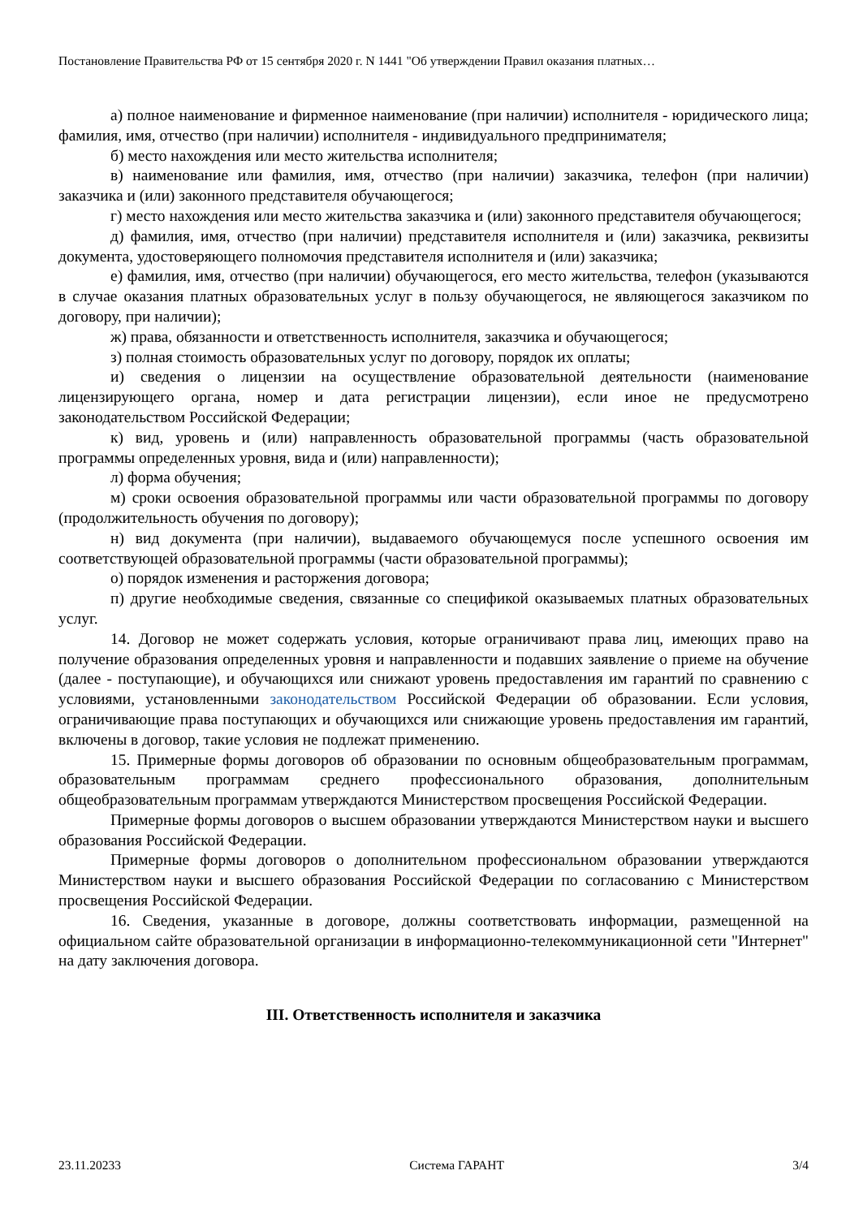Постановление Правительства РФ от 15 сентября 2020 г. N 1441 "Об утверждении Правил оказания платных…
а) полное наименование и фирменное наименование (при наличии) исполнителя - юридического лица; фамилия, имя, отчество (при наличии) исполнителя - индивидуального предпринимателя;
б) место нахождения или место жительства исполнителя;
в) наименование или фамилия, имя, отчество (при наличии) заказчика, телефон (при наличии) заказчика и (или) законного представителя обучающегося;
г) место нахождения или место жительства заказчика и (или) законного представителя обучающегося;
д) фамилия, имя, отчество (при наличии) представителя исполнителя и (или) заказчика, реквизиты документа, удостоверяющего полномочия представителя исполнителя и (или) заказчика;
е) фамилия, имя, отчество (при наличии) обучающегося, его место жительства, телефон (указываются в случае оказания платных образовательных услуг в пользу обучающегося, не являющегося заказчиком по договору, при наличии);
ж) права, обязанности и ответственность исполнителя, заказчика и обучающегося;
з) полная стоимость образовательных услуг по договору, порядок их оплаты;
и) сведения о лицензии на осуществление образовательной деятельности (наименование лицензирующего органа, номер и дата регистрации лицензии), если иное не предусмотрено законодательством Российской Федерации;
к) вид, уровень и (или) направленность образовательной программы (часть образовательной программы определенных уровня, вида и (или) направленности);
л) форма обучения;
м) сроки освоения образовательной программы или части образовательной программы по договору (продолжительность обучения по договору);
н) вид документа (при наличии), выдаваемого обучающемуся после успешного освоения им соответствующей образовательной программы (части образовательной программы);
о) порядок изменения и расторжения договора;
п) другие необходимые сведения, связанные со спецификой оказываемых платных образовательных услуг.
14. Договор не может содержать условия, которые ограничивают права лиц, имеющих право на получение образования определенных уровня и направленности и подавших заявление о приеме на обучение (далее - поступающие), и обучающихся или снижают уровень предоставления им гарантий по сравнению с условиями, установленными законодательством Российской Федерации об образовании. Если условия, ограничивающие права поступающих и обучающихся или снижающие уровень предоставления им гарантий, включены в договор, такие условия не подлежат применению.
15. Примерные формы договоров об образовании по основным общеобразовательным программам, образовательным программам среднего профессионального образования, дополнительным общеобразовательным программам утверждаются Министерством просвещения Российской Федерации.
Примерные формы договоров о высшем образовании утверждаются Министерством науки и высшего образования Российской Федерации.
Примерные формы договоров о дополнительном профессиональном образовании утверждаются Министерством науки и высшего образования Российской Федерации по согласованию с Министерством просвещения Российской Федерации.
16. Сведения, указанные в договоре, должны соответствовать информации, размещенной на официальном сайте образовательной организации в информационно-телекоммуникационной сети "Интернет" на дату заключения договора.
III. Ответственность исполнителя и заказчика
23.11.20233 Система ГАРАНТ 3/4